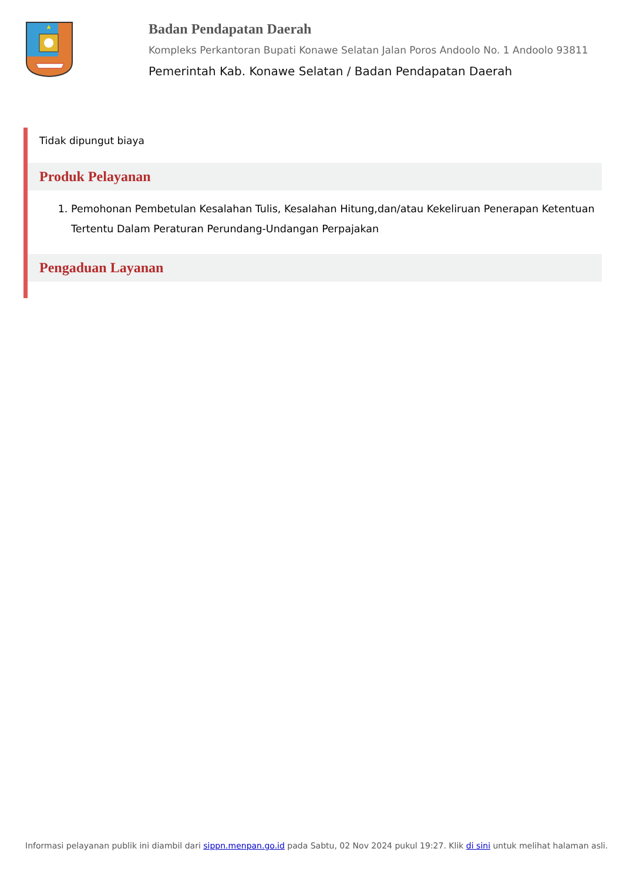Badan Pendapatan Daerah
Kompleks Perkantoran Bupati Konawe Selatan Jalan Poros Andoolo No. 1 Andoolo 93811
Pemerintah Kab. Konawe Selatan / Badan Pendapatan Daerah
Tidak dipungut biaya
Produk Pelayanan
1. Pemohonan Pembetulan Kesalahan Tulis, Kesalahan Hitung,dan/atau Kekeliruan Penerapan Ketentuan Tertentu Dalam Peraturan Perundang-Undangan Perpajakan
Pengaduan Layanan
Informasi pelayanan publik ini diambil dari sippn.menpan.go.id pada Sabtu, 02 Nov 2024 pukul 19:27. Klik di sini untuk melihat halaman asli.